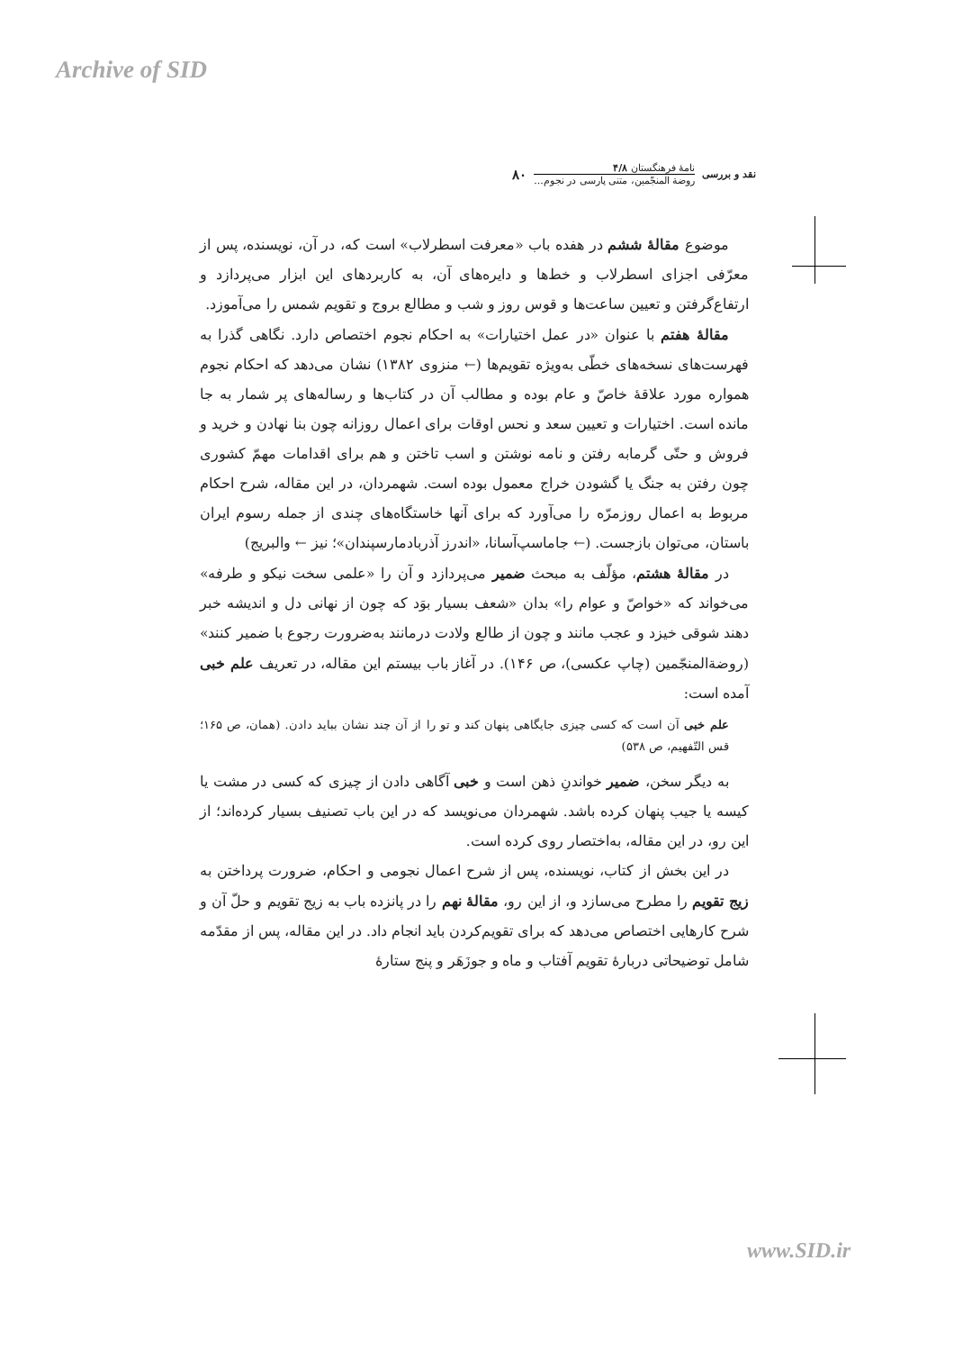Archive of SID
نقد و بررسی
نامهٔ فرهنگستان ۴/۸
روضة المنجّمین، متنی پارسی در نجوم...
۸۰
موضوع مقالهٔ ششم در هفده باب «معرفت اسطرلاب» است که، در آن، نویسنده، پس از معرّفی اجزای اسطرلاب و خط‌ها و دایره‌های آن، به کاربردهای این ابزار می‌پردازد و ارتفاع‌گرفتن و تعیین ساعت‌ها و قوس روز و شب و مطالع بروج و تقویم شمس را می‌آموزد.
مقالهٔ هفتم با عنوان «در عمل اختیارات» به احکام نجوم اختصاص دارد. نگاهی گذرا به فهرست‌های نسخه‌های خطّی به‌ویژه تقویم‌ها (← منزوی ۱۳۸۲) نشان می‌دهد که احکام نجوم همواره مورد علاقهٔ خاصّ و عام بوده و مطالب آن در کتاب‌ها و رساله‌های پر شمار به جا مانده است. اختیارات و تعیین سعد و نحس اوقات برای اعمال روزانه چون بنا نهادن و خرید و فروش و حتّی گرمابه رفتن و نامه نوشتن و اسب تاختن و هم برای اقدامات مهمّ کشوری چون رفتن به جنگ یا گشودن خراج معمول بوده است. شهمردان، در این مقاله، شرح احکام مربوط به اعمال روزمرّه را می‌آورد که برای آنها خاستگاه‌های چندی از جمله رسوم ایران باستان، می‌توان بازجست. (← جاماسپ‌آسانا، «اندرز آذربادمارسپندان»؛ نیز ← والبریج)
در مقالهٔ هشتم، مؤلّف به مبحث ضمیر می‌پردازد و آن را «علمی سخت نیکو و طرفه» می‌خواند که «خواصّ و عوام را» بدان «شعف بسیار بوَد که چون از نهانی دل و اندیشه خبر دهند شوقی خیزد و عجب مانند و چون از طالع ولادت درمانند به‌ضرورت رجوع با ضمیر کنند» (روضة‌المنجّمین (چاپ عکسی)، ص ۱۴۶). در آغاز باب بیستم این مقاله، در تعریف علم خبی آمده است:
علم خبی آن است که کسی چیزی جایگاهی پنهان کند و تو را از آن چند نشان بباید دادن. (همان، ص ۱۶۵؛ قس التّفهیم، ص ۵۳۸)
به دیگر سخن، ضمیر خواندنِ ذهن است و خبی آگاهی دادن از چیزی که کسی در مشت یا کیسه یا جیب پنهان کرده باشد. شهمردان می‌نویسد که در این باب تصنیف بسیار کرده‌اند؛ از این رو، در این مقاله، به‌اختصار روی کرده است.
در این بخش از کتاب، نویسنده، پس از شرح اعمال نجومی و احکام، ضرورت پرداختن به زیج تقویم را مطرح می‌سازد و، از این رو، مقالهٔ نهم را در پانزده باب به زیج تقویم و حلّ آن و شرح کارهایی اختصاص می‌دهد که برای تقویم‌کردن باید انجام داد. در این مقاله، پس از مقدّمه شامل توضیحاتی دربارهٔ تقویم آفتاب و ماه و جوزَهَر و پنج ستارهٔ
www.SID.ir